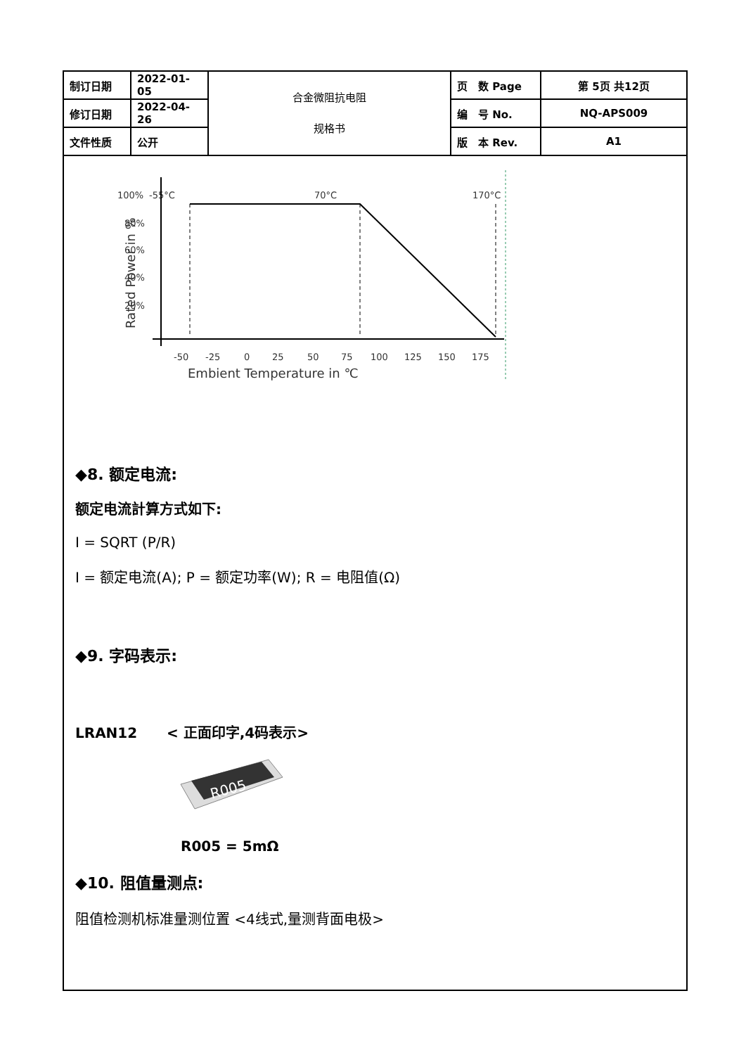| 制订日期 | 2022-01-05 | 合金微阻抗电阻 规格书 | 页 数 Page | 第 5页 共12页 |
| 修订日期 | 2022-04-26 | | 编 号 No. | NQ-APS009 |
| 文件性质 | 公开 | | 版 本 Rev. | A1 |
Rated Power in %
100%
80%
60%
40%
20%
-55°C
70°C
170°C
-50
-25
0
25
50
75
100
125
150
175
Embient Temperature in ℃
◆8. 额定电流:
额定电流計算方式如下:
I = SQRT (P/R)
I = 额定电流(A); P = 额定功率(W); R = 电阻值(Ω)
◆9. 字码表示:
LRAN12 < 正面印字,4码表示>
R005
R005 = 5mΩ
◆10. 阻值量测点:
阻值检测机标准量测位置 <4线式,量测背面电极>